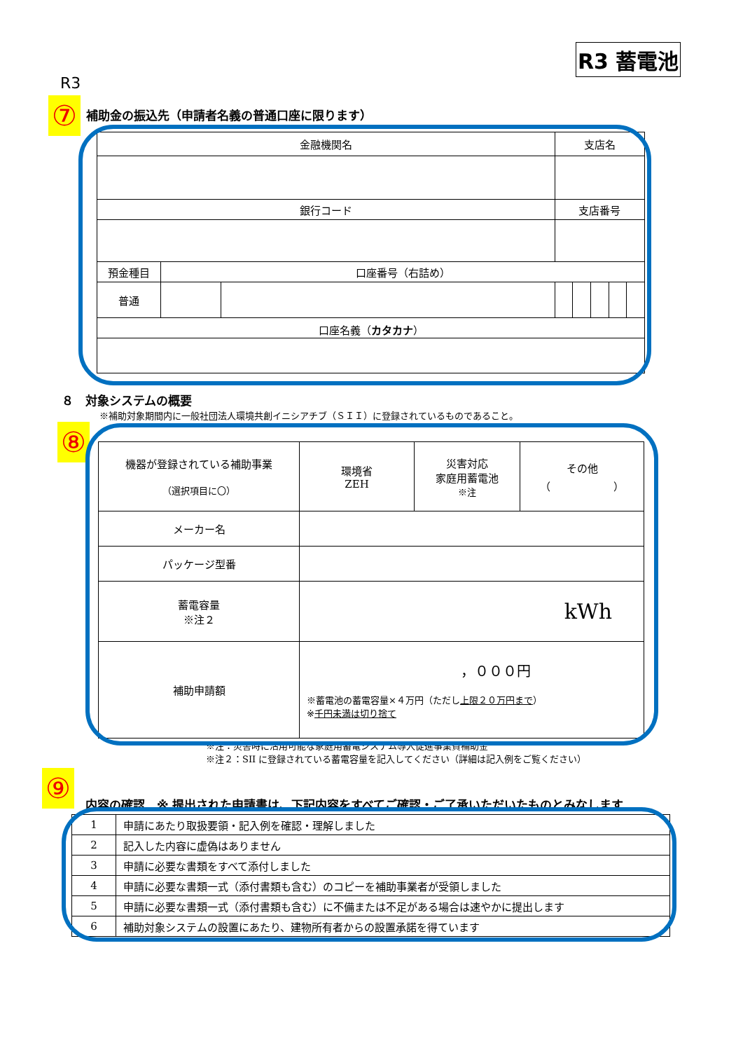R3 蓄電池
R3
⑦
補助金の振込先（申請者名義の普通口座に限ります）
| 金融機関名 | | | 支店名 | | | | |
| 銀行コード | | | 支店番号 | | | | |
| 預金種目 | 口座番号（右詰め） | | | | | | |
| 普通 | | | | | | | |
| 口座名義（ カタカナ ） | | | | | | | |
８　対象システムの概要
※補助対象期間内に一般社団法人環境共創イニシアチブ（ＳＩＩ）に登録されているものであること。
⑧
| 機器が登録されている補助事業 （選択項目に〇） | 環境省 ZEH | 災害対応 家庭用蓄電池 ※注 | その他 （ ） |
| メーカー名 | | | |
| パッケージ型番 | | | |
| 蓄電容量 ※注２ | kWh | | |
| 補助申請額 | ，０００円 ※蓄電池の蓄電容量×４万円（ただし 上限２０万円まで ） ※ 千円未満は切り捨て | | |
※注：災害時に活用可能な家庭用蓄電システム導入促進事業費補助金
※注２：SII に登録されている蓄電容量を記入してください（詳細は記入例をご覧ください）
⑨
内容の確認　※ 提出された申請書は、下記内容をすべてご確認・ご了承いただいたものとみなします
| 1 | 申請にあたり取扱要領・記入例を確認・理解しました |
| 2 | 記入した内容に虚偽はありません |
| 3 | 申請に必要な書類をすべて添付しました |
| 4 | 申請に必要な書類一式（添付書類も含む）のコピーを補助事業者が受領しました |
| 5 | 申請に必要な書類一式（添付書類も含む）に不備または不足がある場合は速やかに提出します |
| 6 | 補助対象システムの設置にあたり、建物所有者からの設置承諾を得ています |